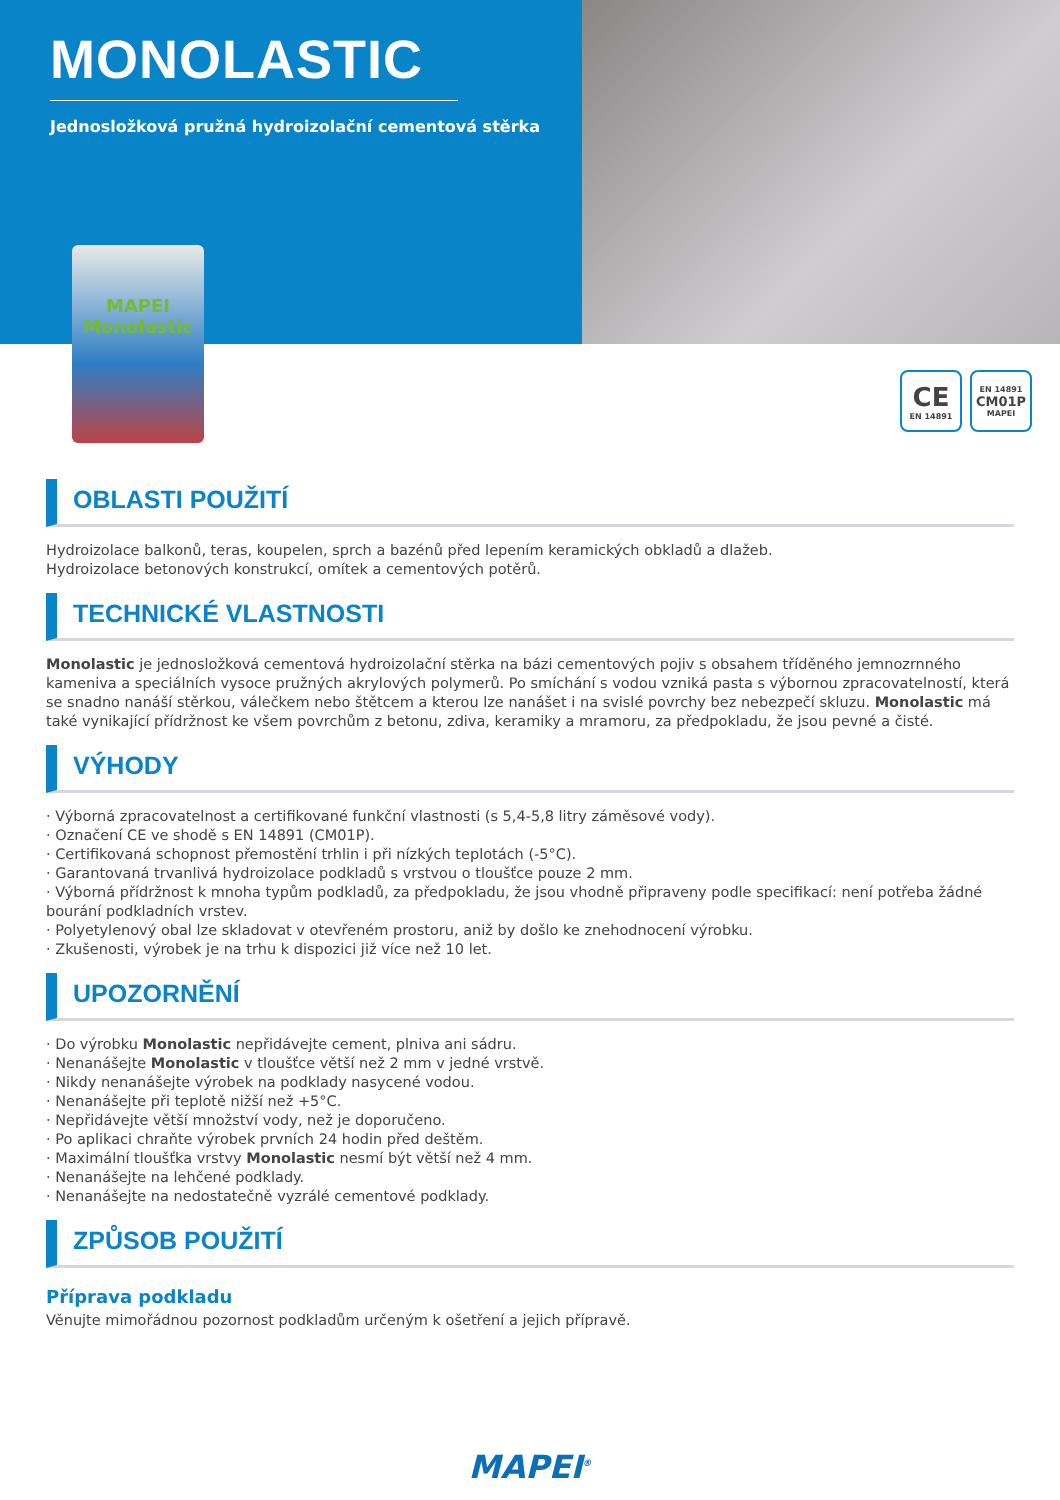MONOLASTIC
Jednosložková pružná hydroizolační cementová stěrka
MAPEI
Monolastic
CE
EN 14891
EN 14891
CM01P
MAPEI
OBLASTI POUŽITÍ
Hydroizolace balkonů, teras, koupelen, sprch a bazénů před lepením keramických obkladů a dlažeb.
Hydroizolace betonových konstrukcí, omítek a cementových potěrů.
TECHNICKÉ VLASTNOSTI
Monolastic je jednosložková cementová hydroizolační stěrka na bázi cementových pojiv s obsahem tříděného jemnozrnného kameniva a speciálních vysoce pružných akrylových polymerů. Po smíchání s vodou vzniká pasta s výbornou zpracovatelností, která se snadno nanáší stěrkou, válečkem nebo štětcem a kterou lze nanášet i na svislé povrchy bez nebezpečí skluzu. Monolastic má také vynikající přídržnost ke všem povrchům z betonu, zdiva, keramiky a mramoru, za předpokladu, že jsou pevné a čisté.
VÝHODY
· Výborná zpracovatelnost a certifikované funkční vlastnosti (s 5,4-5,8 litry záměsové vody).
· Označení CE ve shodě s EN 14891 (CM01P).
· Certifikovaná schopnost přemostění trhlin i při nízkých teplotách (-5°C).
· Garantovaná trvanlivá hydroizolace podkladů s vrstvou o tloušťce pouze 2 mm.
· Výborná přídržnost k mnoha typům podkladů, za předpokladu, že jsou vhodně připraveny podle specifikací: není potřeba žádné bourání podkladních vrstev.
· Polyetylenový obal lze skladovat v otevřeném prostoru, aniž by došlo ke znehodnocení výrobku.
· Zkušenosti, výrobek je na trhu k dispozici již více než 10 let.
UPOZORNĚNÍ
· Do výrobku Monolastic nepřidávejte cement, plniva ani sádru.
· Nenanášejte Monolastic v tloušťce větší než 2 mm v jedné vrstvě.
· Nikdy nenanášejte výrobek na podklady nasycené vodou.
· Nenanášejte při teplotě nižší než +5°C.
· Nepřidávejte větší množství vody, než je doporučeno.
· Po aplikaci chraňte výrobek prvních 24 hodin před deštěm.
· Maximální tloušťka vrstvy Monolastic nesmí být větší než 4 mm.
· Nenanášejte na lehčené podklady.
· Nenanášejte na nedostatečně vyzrálé cementové podklady.
ZPŮSOB POUŽITÍ
Příprava podkladu
Věnujte mimořádnou pozornost podkladům určeným k ošetření a jejich přípravě.
MAPEI<sup>®</sup>